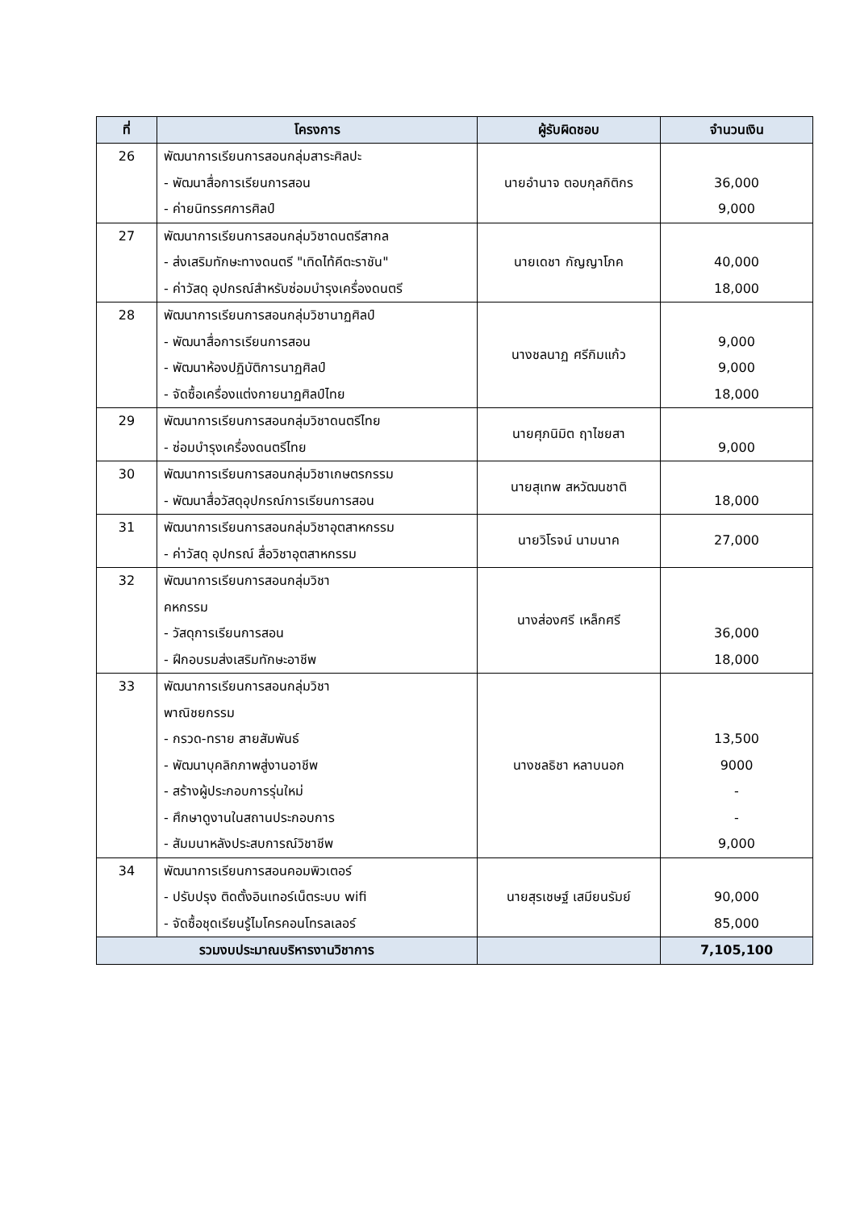| ที่ | โครงการ | ผู้รับผิดชอบ | จำนวนเงิน |
| --- | --- | --- | --- |
| 26 | พัฒนาการเรียนการสอนกลุ่มสาระศิลปะ - พัฒนาสื่อการเรียนการสอน - ค่ายนิทรรศการศิลป์ | นายอำนาจ ตอบกุลกิติกร | 36,000 9,000 |
| 27 | พัฒนาการเรียนการสอนกลุ่มวิชาดนตรีสากล - ส่งเสริมทักษะทางดนตรี "เทิดไท้คีตะราชัน" - ค่าวัสดุ อุปกรณ์สำหรับซ่อมบำรุงเครื่องดนตรี | นายเดชา กัญญาโภค | 40,000 18,000 |
| 28 | พัฒนาการเรียนการสอนกลุ่มวิชานาฏศิลป์ - พัฒนาสื่อการเรียนการสอน - พัฒนาห้องปฏิบัติการนาฏศิลป์ - จัดซื้อเครื่องแต่งกายนาฏศิลป์ไทย | นางชลนาฏ ศรีกิมแก้ว | 9,000 9,000 18,000 |
| 29 | พัฒนาการเรียนการสอนกลุ่มวิชาดนตรีไทย - ซ่อมบำรุงเครื่องดนตรีไทย | นายศุภนิมิต ฤาไชยสา | 9,000 |
| 30 | พัฒนาการเรียนการสอนกลุ่มวิชาเกษตรกรรม - พัฒนาสื่อวัสดุอุปกรณ์การเรียนการสอน | นายสุเทพ สหวัฒนชาติ | 18,000 |
| 31 | พัฒนาการเรียนการสอนกลุ่มวิชาอุตสาหกรรม - ค่าวัสดุ อุปกรณ์ สื่อวิชาอุตสาหกรรม | นายวิโรจน์ นามนาค | 27,000 |
| 32 | พัฒนาการเรียนการสอนกลุ่มวิชา คหกรรม - วัสดุการเรียนการสอน - ฝึกอบรมส่งเสริมทักษะอาชีพ | นางส่องศรี เหล็กศรี | 36,000 18,000 |
| 33 | พัฒนาการเรียนการสอนกลุ่มวิชา พาณิชยกรรม - กรวด-ทราย สายสัมพันธ์ - พัฒนาบุคลิกภาพสู่งานอาชีพ - สร้างผู้ประกอบการรุ่นใหม่ - ศึกษาดูงานในสถานประกอบการ - สัมมนาหลังประสบการณ์วิชาชีพ | นางชลธิชา หลาบนอก | 13,500 9000 - - 9,000 |
| 34 | พัฒนาการเรียนการสอนคอมพิวเตอร์ - ปรับปรุง ติดตั้งอินเทอร์เน็ตระบบ wifi - จัดซื้อชุดเรียนรู้ไมโครคอนโทรลเลอร์ | นายสุรเชษฐ์ เสมียนรัมย์ | 90,000 85,000 |
| รวมงบประมาณบริหารงานวิชาการ | | | 7,105,100 |